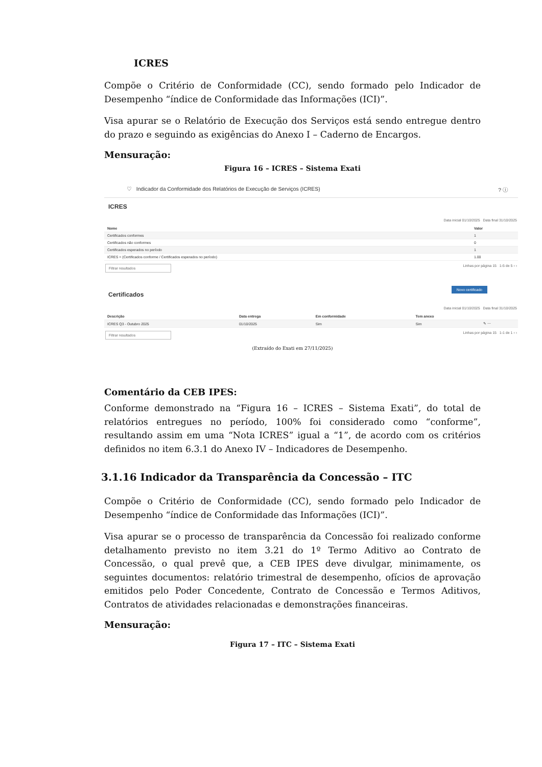ICRES
Compõe o Critério de Conformidade (CC), sendo formado pelo Indicador de Desempenho “índice de Conformidade das Informações (ICI)”.
Visa apurar se o Relatório de Execução dos Serviços está sendo entregue dentro do prazo e seguindo as exigências do Anexo I – Caderno de Encargos.
Mensuração:
Figura 16 – ICRES – Sistema Exati
♡ Indicador da Conformidade dos Relatórios de Execução de Serviços (ICRES)? ⓘ
ICRES
Data inicial 01/10/2025 Data final 31/10/2025
| Nome | Valor |
| --- | --- |
| Certificados conformes | 1 |
| Certificados não conformes | 0 |
| Certificados esperados no período | 1 |
| ICRES = (Certificados conforme / Certificados esperados no período) | 1.00 |
Filtrar resultados Linhas por página 15 1-5 de 5 ‹ ›
Novo certificado
Certificados
Data inicial 01/10/2025 Data final 31/10/2025
| Descrição | Data entrega | Em conformidade | Tem anexo | |
| --- | --- | --- | --- | --- |
| ICRES Q3 - Outubro 2025 | 01/10/2025 | Sim | Sim | ✎ ⋯ |
Filtrar resultados Linhas por página 15 1-1 de 1 ‹ ›
(Extraído do Exati em 27/11/2025)
Comentário da CEB IPES:
Conforme demonstrado na “Figura 16 – ICRES – Sistema Exati”, do total de relatórios entregues no período, 100% foi considerado como “conforme”, resultando assim em uma “Nota ICRES” igual a “1”, de acordo com os critérios definidos no item 6.3.1 do Anexo IV – Indicadores de Desempenho.
3.1.16 Indicador da Transparência da Concessão – ITC
Compõe o Critério de Conformidade (CC), sendo formado pelo Indicador de Desempenho “índice de Conformidade das Informações (ICI)”.
Visa apurar se o processo de transparência da Concessão foi realizado conforme detalhamento previsto no item 3.21 do 1º Termo Aditivo ao Contrato de Concessão, o qual prevê que, a CEB IPES deve divulgar, minimamente, os seguintes documentos: relatório trimestral de desempenho, ofícios de aprovação emitidos pelo Poder Concedente, Contrato de Concessão e Termos Aditivos, Contratos de atividades relacionadas e demonstrações financeiras.
Mensuração:
Figura 17 – ITC – Sistema Exati